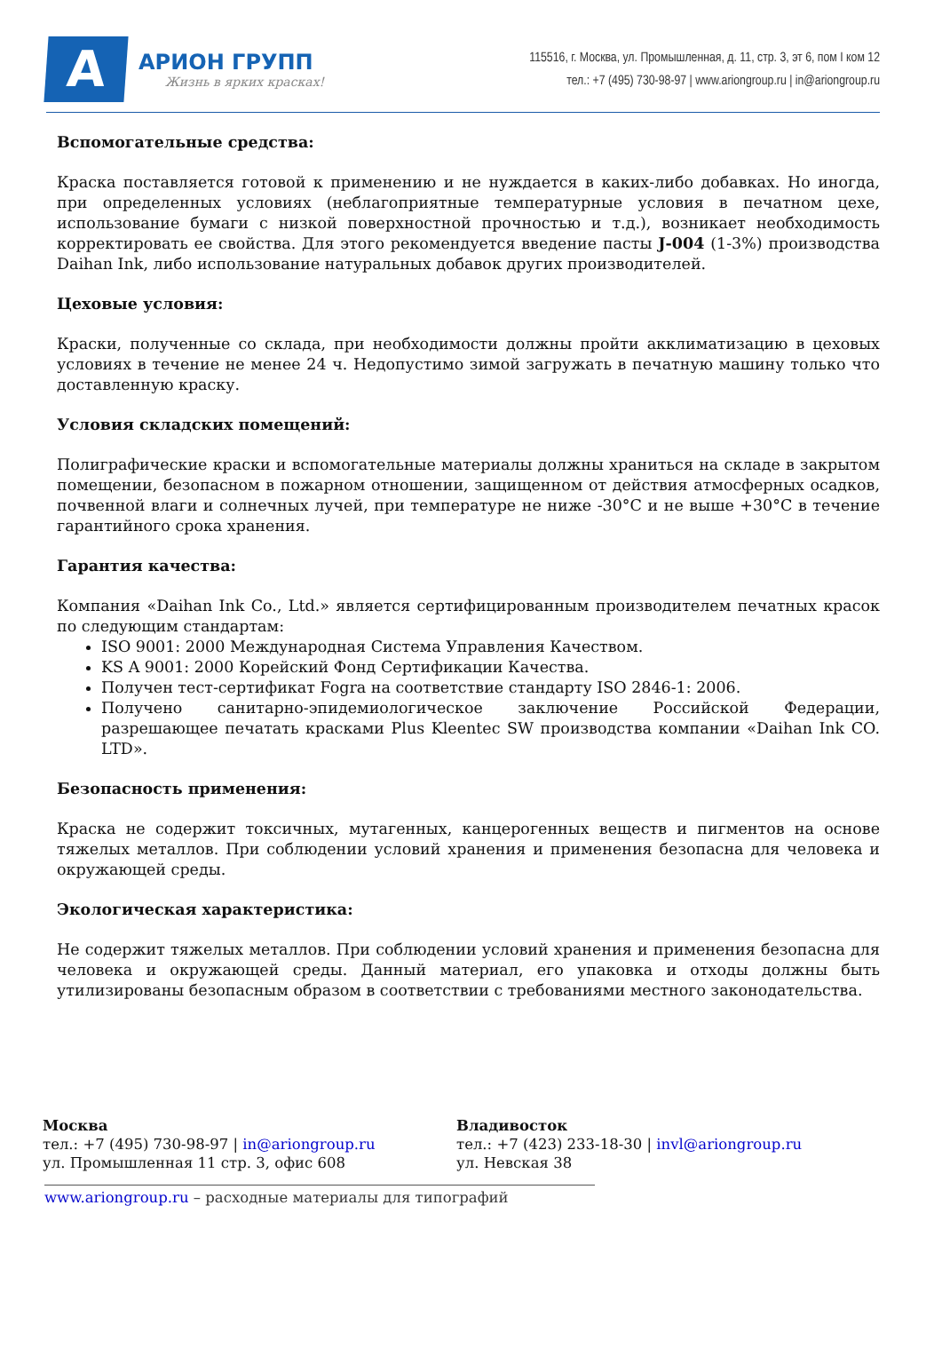А
АРИОН ГРУПП
Жизнь в ярких красках!
115516, г. Москва, ул. Промышленная, д. 11, стр. 3, эт 6, пом I ком 12
тел.: +7 (495) 730-98-97 | www.ariongroup.ru | in@ariongroup.ru
Вспомогательные средства:
Краска поставляется готовой к применению и не нуждается в каких-либо добавках. Но иногда, при определенных условиях (неблагоприятные температурные условия в печатном цехе, использование бумаги с низкой поверхностной прочностью и т.д.), возникает необходимость корректировать ее свойства. Для этого рекомендуется введение пасты J-004 (1-3%) производства Daihan Ink, либо использование натуральных добавок других производителей.
Цеховые условия:
Краски, полученные со склада, при необходимости должны пройти акклиматизацию в цеховых условиях в течение не менее 24 ч. Недопустимо зимой загружать в печатную машину только что доставленную краску.
Условия складских помещений:
Полиграфические краски и вспомогательные материалы должны храниться на складе в закрытом помещении, безопасном в пожарном отношении, защищенном от действия атмосферных осадков, почвенной влаги и солнечных лучей, при температуре не ниже -30°С и не выше +30°С в течение гарантийного срока хранения.
Гарантия качества:
Компания «Daihan Ink Co., Ltd.» является сертифицированным производителем печатных красок по следующим стандартам:
ISO 9001: 2000 Международная Система Управления Качеством.
KS A 9001: 2000 Корейский Фонд Сертификации Качества.
Получен тест-сертификат Fogra на соответствие стандарту ISO 2846-1: 2006.
Получено санитарно-эпидемиологическое заключение Российской Федерации, разрешающее печатать красками Plus Kleentec SW производства компании «Daihan Ink CO. LTD».
Безопасность применения:
Краска не содержит токсичных, мутагенных, канцерогенных веществ и пигментов на основе тяжелых металлов. При соблюдении условий хранения и применения безопасна для человека и окружающей среды.
Экологическая характеристика:
Не содержит тяжелых металлов. При соблюдении условий хранения и применения безопасна для человека и окружающей среды. Данный материал, его упаковка и отходы должны быть утилизированы безопасным образом в соответствии с требованиями местного законодательства.
Москва
тел.: +7 (495) 730-98-97 | in@ariongroup.ru
ул. Промышленная 11 стр. 3, офис 608
Владивосток
тел.: +7 (423) 233-18-30 | invl@ariongroup.ru
ул. Невская 38
www.ariongroup.ru – расходные материалы для типографий